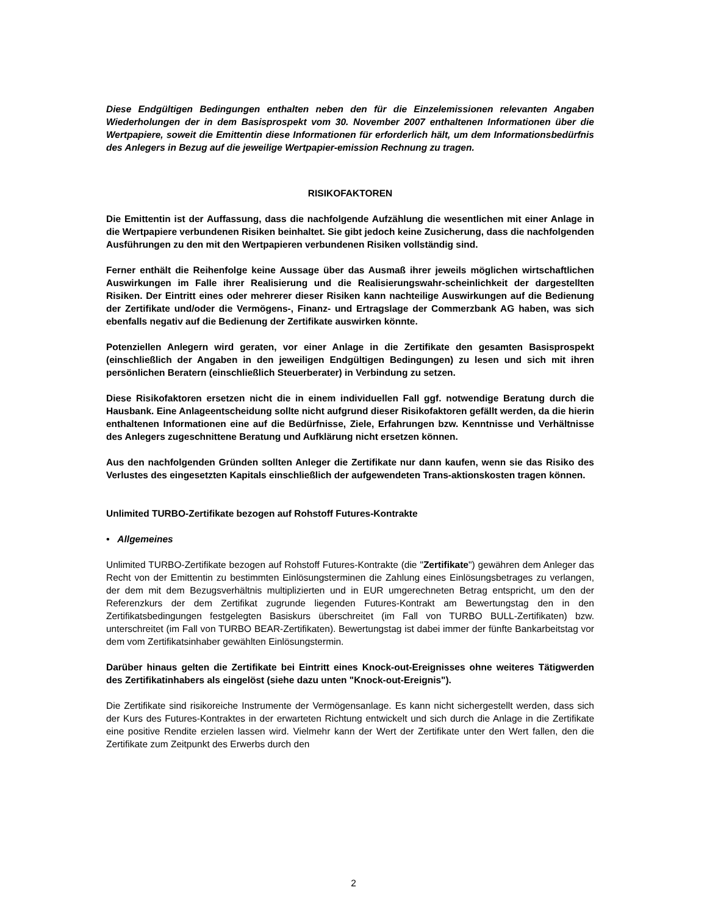Diese Endgültigen Bedingungen enthalten neben den für die Einzelemissionen relevanten Angaben Wiederholungen der in dem Basisprospekt vom 30. November 2007 enthaltenen Informationen über die Wertpapiere, soweit die Emittentin diese Informationen für erforderlich hält, um dem Informationsbedürfnis des Anlegers in Bezug auf die jeweilige Wertpapier-emission Rechnung zu tragen.
RISIKOFAKTOREN
Die Emittentin ist der Auffassung, dass die nachfolgende Aufzählung die wesentlichen mit einer Anlage in die Wertpapiere verbundenen Risiken beinhaltet. Sie gibt jedoch keine Zusicherung, dass die nachfolgenden Ausführungen zu den mit den Wertpapieren verbundenen Risiken vollständig sind.
Ferner enthält die Reihenfolge keine Aussage über das Ausmaß ihrer jeweils möglichen wirtschaftlichen Auswirkungen im Falle ihrer Realisierung und die Realisierungswahr-scheinlichkeit der dargestellten Risiken. Der Eintritt eines oder mehrerer dieser Risiken kann nachteilige Auswirkungen auf die Bedienung der Zertifikate und/oder die Vermögens-, Finanz- und Ertragslage der Commerzbank AG haben, was sich ebenfalls negativ auf die Bedienung der Zertifikate auswirken könnte.
Potenziellen Anlegern wird geraten, vor einer Anlage in die Zertifikate den gesamten Basisprospekt (einschließlich der Angaben in den jeweiligen Endgültigen Bedingungen) zu lesen und sich mit ihren persönlichen Beratern (einschließlich Steuerberater) in Verbindung zu setzen.
Diese Risikofaktoren ersetzen nicht die in einem individuellen Fall ggf. notwendige Beratung durch die Hausbank. Eine Anlageentscheidung sollte nicht aufgrund dieser Risikofaktoren gefällt werden, da die hierin enthaltenen Informationen eine auf die Bedürfnisse, Ziele, Erfahrungen bzw. Kenntnisse und Verhältnisse des Anlegers zugeschnittene Beratung und Aufklärung nicht ersetzen können.
Aus den nachfolgenden Gründen sollten Anleger die Zertifikate nur dann kaufen, wenn sie das Risiko des Verlustes des eingesetzten Kapitals einschließlich der aufgewendeten Trans-aktionskosten tragen können.
Unlimited TURBO-Zertifikate bezogen auf Rohstoff Futures-Kontrakte
• Allgemeines
Unlimited TURBO-Zertifikate bezogen auf Rohstoff Futures-Kontrakte (die "Zertifikate") gewähren dem Anleger das Recht von der Emittentin zu bestimmten Einlösungsterminen die Zahlung eines Einlösungsbetrages zu verlangen, der dem mit dem Bezugsverhältnis multiplizierten und in EUR umgerechneten Betrag entspricht, um den der Referenzkurs der dem Zertifikat zugrunde liegenden Futures-Kontrakt am Bewertungstag den in den Zertifikatsbedingungen festgelegten Basiskurs überschreitet (im Fall von TURBO BULL-Zertifikaten) bzw. unterschreitet (im Fall von TURBO BEAR-Zertifikaten). Bewertungstag ist dabei immer der fünfte Bankarbeitstag vor dem vom Zertifikatsinhaber gewählten Einlösungstermin.
Darüber hinaus gelten die Zertifikate bei Eintritt eines Knock-out-Ereignisses ohne weiteres Tätigwerden des Zertifikatinhabers als eingelöst (siehe dazu unten "Knock-out-Ereignis").
Die Zertifikate sind risikoreiche Instrumente der Vermögensanlage. Es kann nicht sichergestellt werden, dass sich der Kurs des Futures-Kontraktes in der erwarteten Richtung entwickelt und sich durch die Anlage in die Zertifikate eine positive Rendite erzielen lassen wird. Vielmehr kann der Wert der Zertifikate unter den Wert fallen, den die Zertifikate zum Zeitpunkt des Erwerbs durch den
2